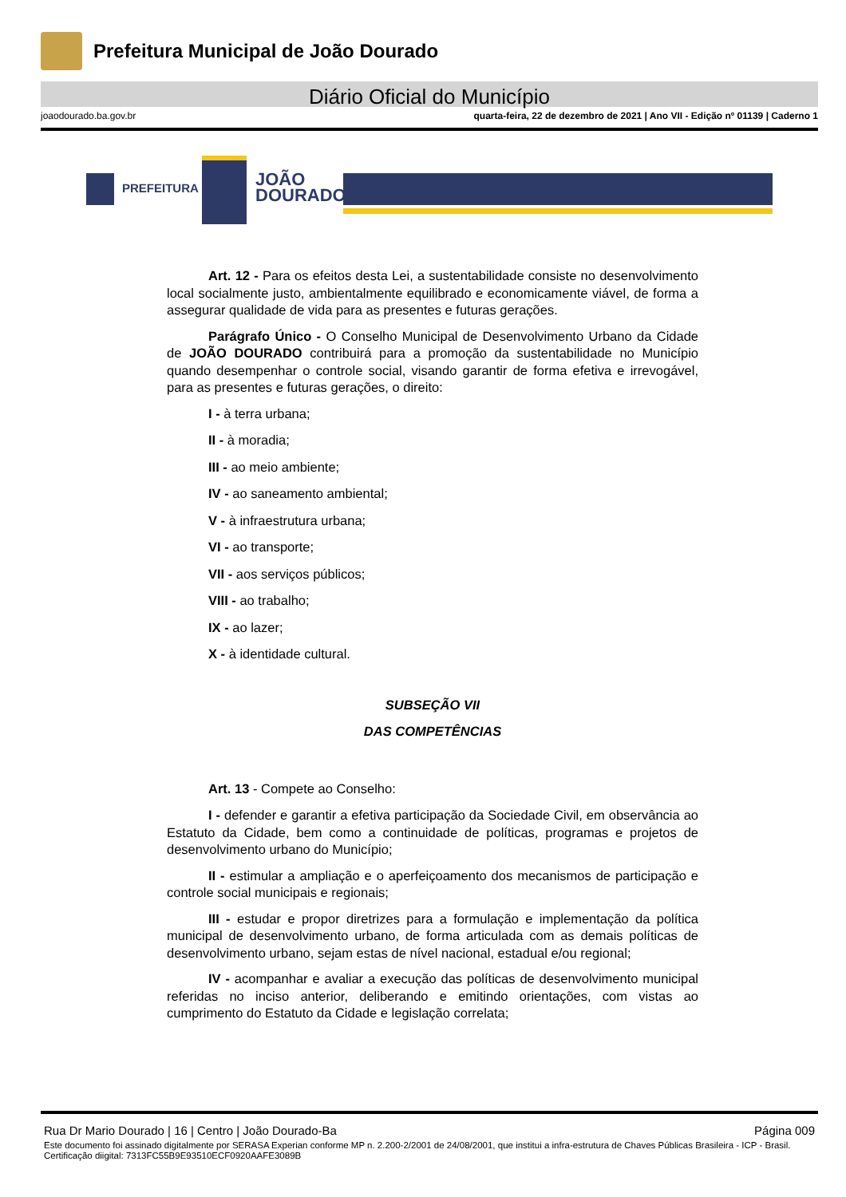Prefeitura Municipal de João Dourado
Diário Oficial do Município
joaodourado.ba.gov.br quarta-feira, 22 de dezembro de 2021 | Ano VII - Edição nº 01139 | Caderno 1
PREFEITURA
JOÃO
DOURADO
Art. 12 - Para os efeitos desta Lei, a sustentabilidade consiste no desenvolvimento local socialmente justo, ambientalmente equilibrado e economicamente viável, de forma a assegurar qualidade de vida para as presentes e futuras gerações.
Parágrafo Único - O Conselho Municipal de Desenvolvimento Urbano da Cidade de JOÃO DOURADO contribuirá para a promoção da sustentabilidade no Município quando desempenhar o controle social, visando garantir de forma efetiva e irrevogável, para as presentes e futuras gerações, o direito:
I - à terra urbana;
II - à moradia;
III - ao meio ambiente;
IV - ao saneamento ambiental;
V - à infraestrutura urbana;
VI - ao transporte;
VII - aos serviços públicos;
VIII - ao trabalho;
IX - ao lazer;
X - à identidade cultural.
SUBSEÇÃO VII
DAS COMPETÊNCIAS
Art. 13 - Compete ao Conselho:
I - defender e garantir a efetiva participação da Sociedade Civil, em observância ao Estatuto da Cidade, bem como a continuidade de políticas, programas e projetos de desenvolvimento urbano do Município;
II - estimular a ampliação e o aperfeiçoamento dos mecanismos de participação e controle social municipais e regionais;
III - estudar e propor diretrizes para a formulação e implementação da política municipal de desenvolvimento urbano, de forma articulada com as demais políticas de desenvolvimento urbano, sejam estas de nível nacional, estadual e/ou regional;
IV - acompanhar e avaliar a execução das políticas de desenvolvimento municipal referidas no inciso anterior, deliberando e emitindo orientações, com vistas ao cumprimento do Estatuto da Cidade e legislação correlata;
Rua Dr Mario Dourado | 16 | Centro | João Dourado-Ba Página 009
Este documento foi assinado digitalmente por SERASA Experian conforme MP n. 2.200-2/2001 de 24/08/2001, que institui a infra-estrutura de Chaves Públicas Brasileira - ICP - Brasil. Certificação diigital: 7313FC55B9E93510ECF0920AAFE3089B